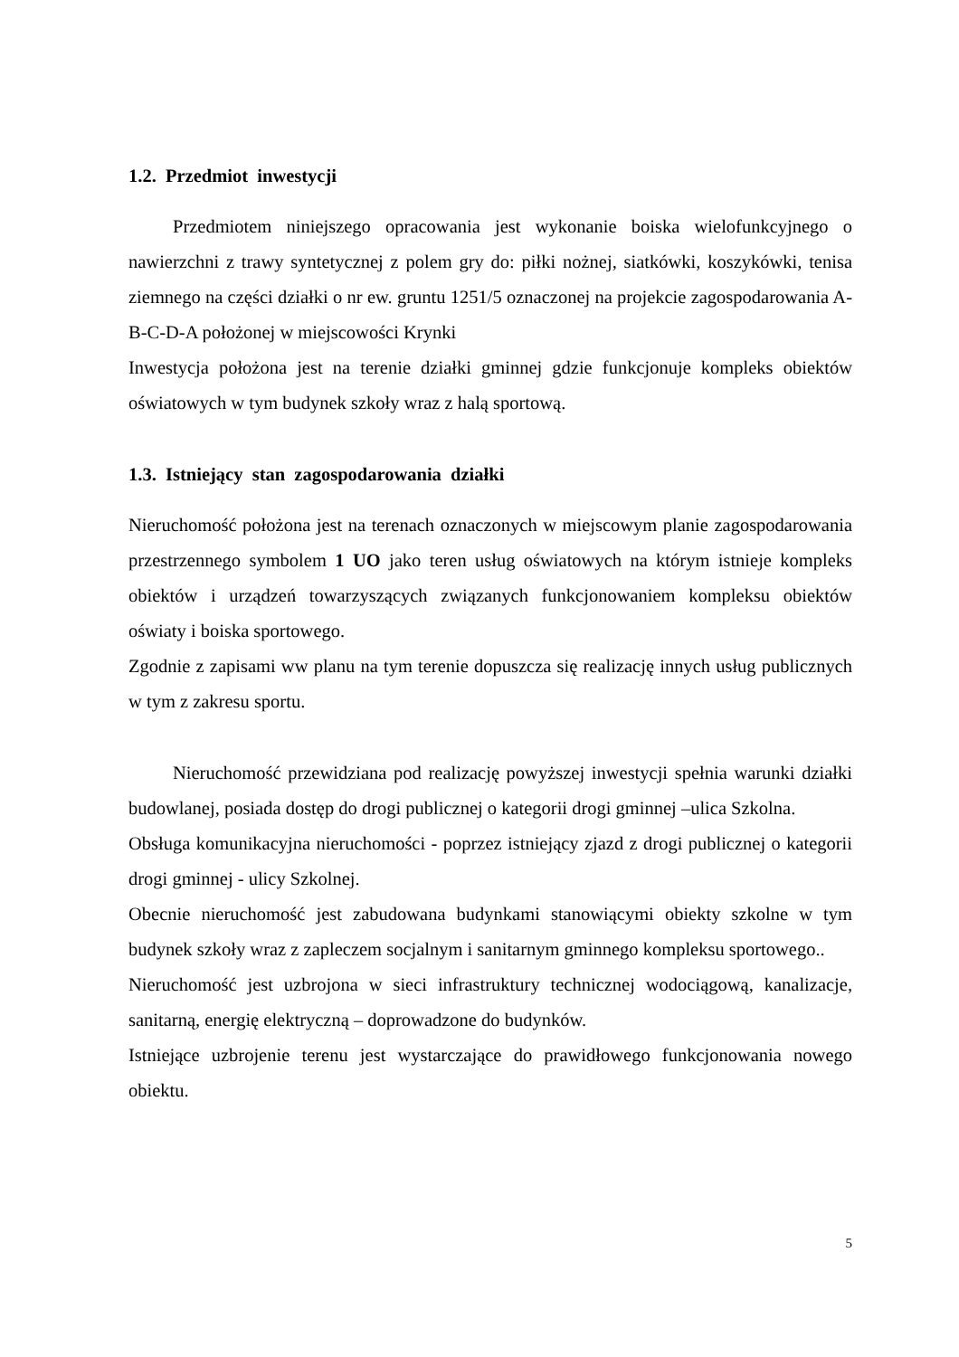1.2. Przedmiot inwestycji
Przedmiotem niniejszego opracowania jest wykonanie boiska wielofunkcyjnego o nawierzchni z trawy syntetycznej z polem gry do: piłki nożnej, siatkówki, koszykówki, tenisa ziemnego na części działki o nr ew. gruntu 1251/5 oznaczonej na projekcie zagospodarowania A-B-C-D-A położonej w miejscowości Krynki
Inwestycja położona jest na terenie działki gminnej gdzie funkcjonuje kompleks obiektów oświatowych w tym budynek szkoły wraz z halą sportową.
1.3. Istniejący stan zagospodarowania działki
Nieruchomość położona jest na terenach oznaczonych w miejscowym planie zagospodarowania przestrzennego symbolem 1 UO jako teren usług oświatowych na którym istnieje kompleks obiektów i urządzeń towarzyszących związanych funkcjonowaniem kompleksu obiektów oświaty i boiska sportowego.
Zgodnie z zapisami ww planu na tym terenie dopuszcza się realizację innych usług publicznych w tym z zakresu sportu.
Nieruchomość przewidziana pod realizację powyższej inwestycji spełnia warunki działki budowlanej, posiada dostęp do drogi publicznej o kategorii drogi gminnej –ulica Szkolna.
Obsługa komunikacyjna nieruchomości - poprzez istniejący zjazd z drogi publicznej o kategorii drogi gminnej - ulicy Szkolnej.
Obecnie nieruchomość jest zabudowana budynkami stanowiącymi obiekty szkolne w tym budynek szkoły wraz z zapleczem socjalnym i sanitarnym gminnego kompleksu sportowego..
Nieruchomość jest uzbrojona w sieci infrastruktury technicznej wodociągową, kanalizacje, sanitarną, energię elektryczną – doprowadzone do budynków.
Istniejące uzbrojenie terenu jest wystarczające do prawidłowego funkcjonowania nowego obiektu.
5